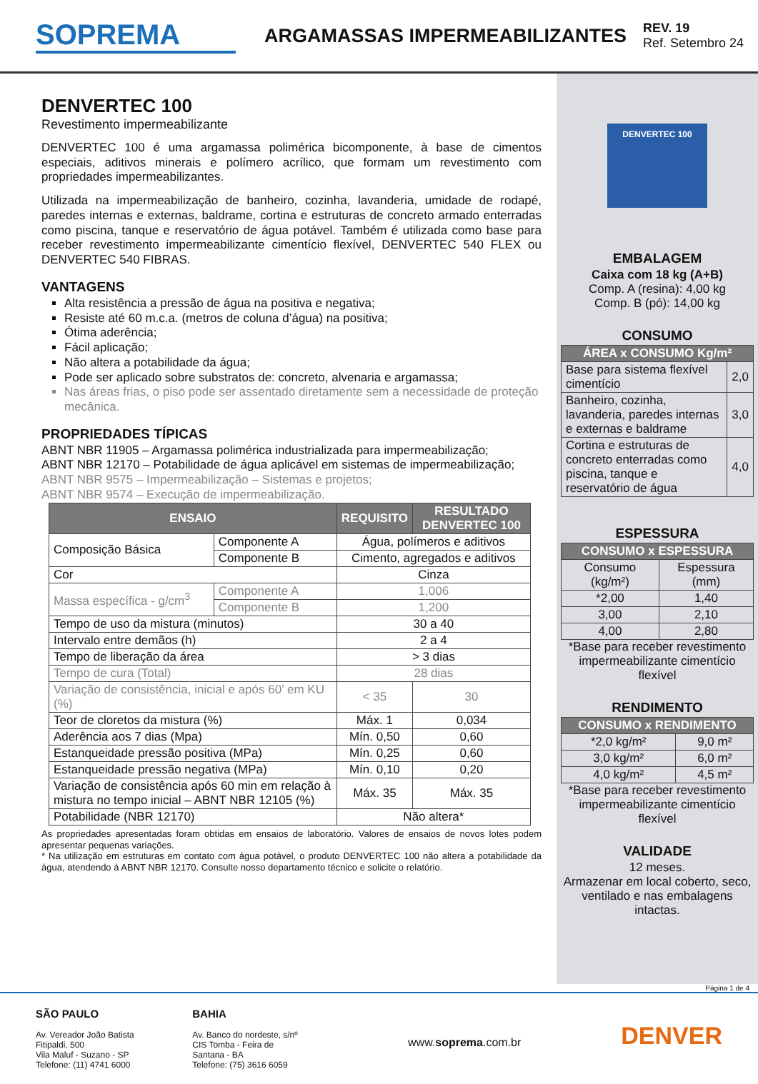SOPREMA
ARGAMASSAS IMPERMEABILIZANTES
REV. 19
Ref. Setembro 24
DENVERTEC 100
Revestimento impermeabilizante
DENVERTEC 100 é uma argamassa polimérica bicomponente, à base de cimentos especiais, aditivos minerais e polímero acrílico, que formam um revestimento com propriedades impermeabilizantes.
Utilizada na impermeabilização de banheiro, cozinha, lavanderia, umidade de rodapé, paredes internas e externas, baldrame, cortina e estruturas de concreto armado enterradas como piscina, tanque e reservatório de água potável. Também é utilizada como base para receber revestimento impermeabilizante cimentício flexível, DENVERTEC 540 FLEX ou DENVERTEC 540 FIBRAS.
VANTAGENS
Alta resistência a pressão de água na positiva e negativa;
Resiste até 60 m.c.a. (metros de coluna d’água) na positiva;
Ótima aderência;
Fácil aplicação;
Não altera a potabilidade da água;
Pode ser aplicado sobre substratos de: concreto, alvenaria e argamassa;
Nas áreas frias, o piso pode ser assentado diretamente sem a necessidade de proteção mecânica.
PROPRIEDADES TÍPICAS
ABNT NBR 11905 – Argamassa polimérica industrializada para impermeabilização;
ABNT NBR 12170 – Potabilidade de água aplicável em sistemas de impermeabilização;
ABNT NBR 9575 – Impermeabilização – Sistemas e projetos;
ABNT NBR 9574 – Execução de impermeabilização.
| ENSAIO | | REQUISITO | RESULTADO DENVERTEC 100 |
| --- | --- | --- | --- |
| Composição Básica | Componente A | Água, polímeros e aditivos | |
| | Componente B | Cimento, agregados e aditivos | |
| Cor | | Cinza | |
| Massa específica - g/cm<sup>3</sup> | Componente A | 1,006 | |
| | Componente B | 1,200 | |
| Tempo de uso da mistura (minutos) | | 30 a 40 | |
| Intervalo entre demãos (h) | | 2 a 4 | |
| Tempo de liberação da área | | > 3 dias | |
| Tempo de cura (Total) | | 28 dias | |
| Variação de consistência, inicial e após 60’ em KU (%) | | < 35 | 30 |
| Teor de cloretos da mistura (%) | | Máx. 1 | 0,034 |
| Aderência aos 7 dias (Mpa) | | Mín. 0,50 | 0,60 |
| Estanqueidade pressão positiva (MPa) | | Mín. 0,25 | 0,60 |
| Estanqueidade pressão negativa (MPa) | | Mín. 0,10 | 0,20 |
| Variação de consistência após 60 min em relação à mistura no tempo inicial – ABNT NBR 12105 (%) | | Máx. 35 | Máx. 35 |
| Potabilidade (NBR 12170) | | Não altera* | |
As propriedades apresentadas foram obtidas em ensaios de laboratório. Valores de ensaios de novos lotes podem apresentar pequenas variações.
* Na utilização em estruturas em contato com água potável, o produto DENVERTEC 100 não altera a potabilidade da água, atendendo à ABNT NBR 12170. Consulte nosso departamento técnico e solicite o relatório.
DENVERTEC 100
EMBALAGEM
Caixa com 18 kg (A+B)
Comp. A (resina): 4,00 kg
Comp. B (pó): 14,00 kg
CONSUMO
| ÁREA x CONSUMO Kg/m² | |
| --- | --- |
| Base para sistema flexível cimentício | 2,0 |
| Banheiro, cozinha, lavanderia, paredes internas e externas e baldrame | 3,0 |
| Cortina e estruturas de concreto enterradas como piscina, tanque e reservatório de água | 4,0 |
ESPESSURA
| CONSUMO x ESPESSURA | |
| --- | --- |
| Consumo (kg/m²) | Espessura (mm) |
| *2,00 | 1,40 |
| 3,00 | 2,10 |
| 4,00 | 2,80 |
*Base para receber revestimento impermeabilizante cimentício flexível
RENDIMENTO
| CONSUMO x RENDIMENTO | |
| --- | --- |
| *2,0 kg/m² | 9,0 m² |
| 3,0 kg/m² | 6,0 m² |
| 4,0 kg/m² | 4,5 m² |
*Base para receber revestimento impermeabilizante cimentício flexível
VALIDADE
12 meses.
Armazenar em local coberto, seco, ventilado e nas embalagens intactas.
Página 1 de 4
SÃO PAULO
Av. Vereador João Batista Fitipaldi, 500
Vila Maluf - Suzano - SP
Telefone: (11) 4741 6000
BAHIA
Av. Banco do nordeste, s/nº
CIS Tomba - Feira de Santana - BA
Telefone: (75) 3616 6059
www.soprema.com.br
DENVER